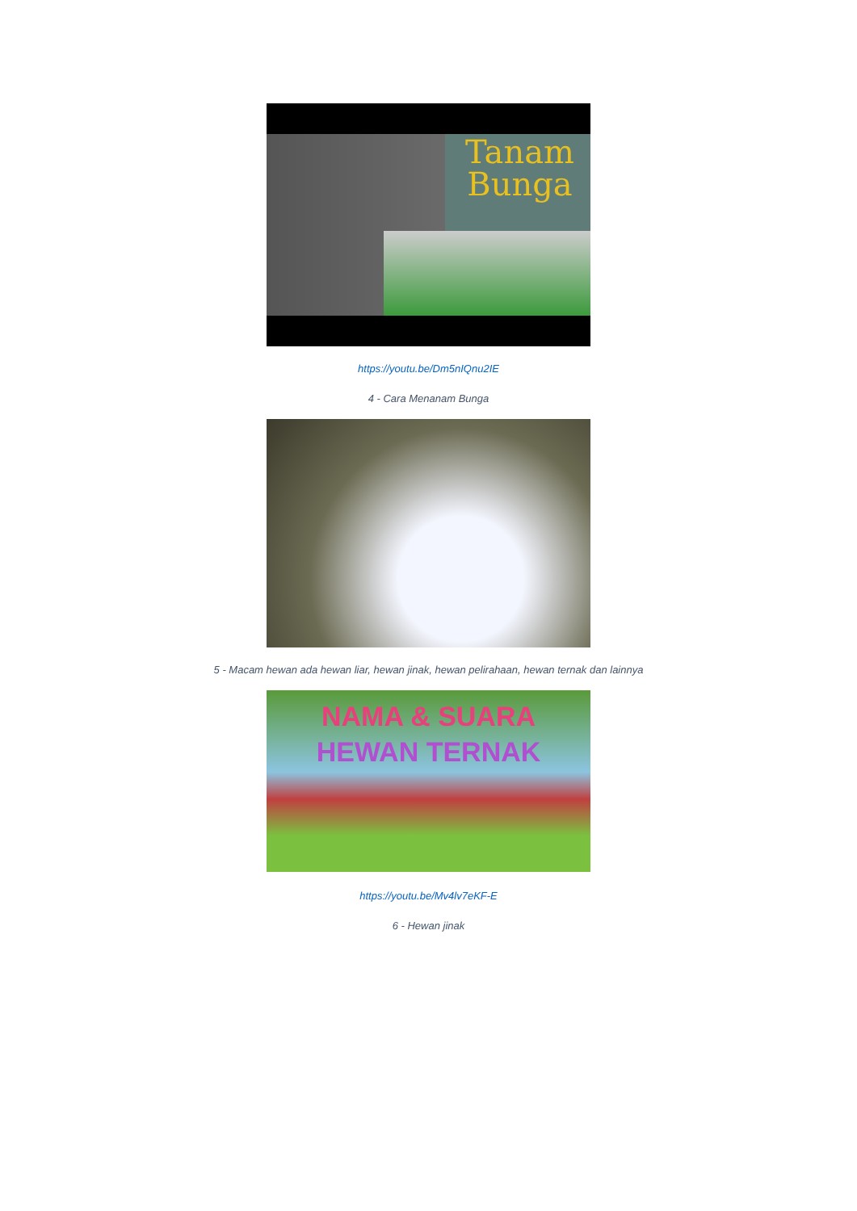Tanam
Bunga
https://youtu.be/Dm5nIQnu2IE
4 - Cara Menanam Bunga
5 - Macam hewan ada hewan liar, hewan jinak, hewan pelirahaan, hewan ternak dan lainnya
NAMA & SUARA
HEWAN TERNAK
https://youtu.be/Mv4lv7eKF-E
6 - Hewan jinak